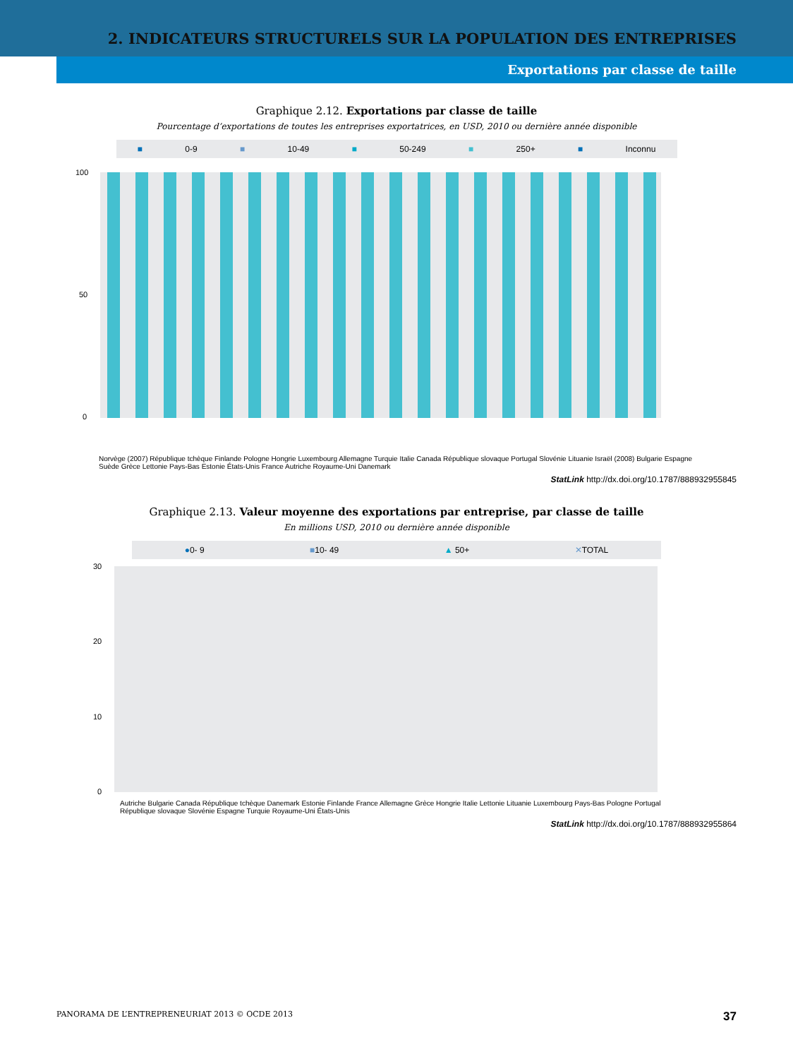2. INDICATEURS STRUCTURELS SUR LA POPULATION DES ENTREPRISES
Exportations par classe de taille
Graphique 2.12. Exportations par classe de taille
Pourcentage d’exportations de toutes les entreprises exportatrices, en USD, 2010 ou dernière année disponible
■ 0-9 ■ 10-49 ■ 50-249 ■ 250+ ■ Inconnu
100
50
0
Norvège (2007) République tchèque Finlande Pologne Hongrie Luxembourg Allemagne Turquie Italie Canada République slovaque Portugal Slovénie Lituanie Israël (2008) Bulgarie Espagne Suède Grèce Lettonie Pays-Bas Estonie États-Unis France Autriche Royaume-Uni Danemark
StatLink http://dx.doi.org/10.1787/888932955845
Graphique 2.13. Valeur moyenne des exportations par entreprise, par classe de taille
En millions USD, 2010 ou dernière année disponible
●0- 9 ■10- 49 ▲ 50+ ✕TOTAL
30
20
10
0
Autriche Bulgarie Canada République tchèque Danemark Estonie Finlande France Allemagne Grèce Hongrie Italie Lettonie Lituanie Luxembourg Pays-Bas Pologne Portugal République slovaque Slovénie Espagne Turquie Royaume-Uni États-Unis
StatLink http://dx.doi.org/10.1787/888932955864
PANORAMA DE L’ENTREPRENEURIAT 2013 © OCDE 2013 37